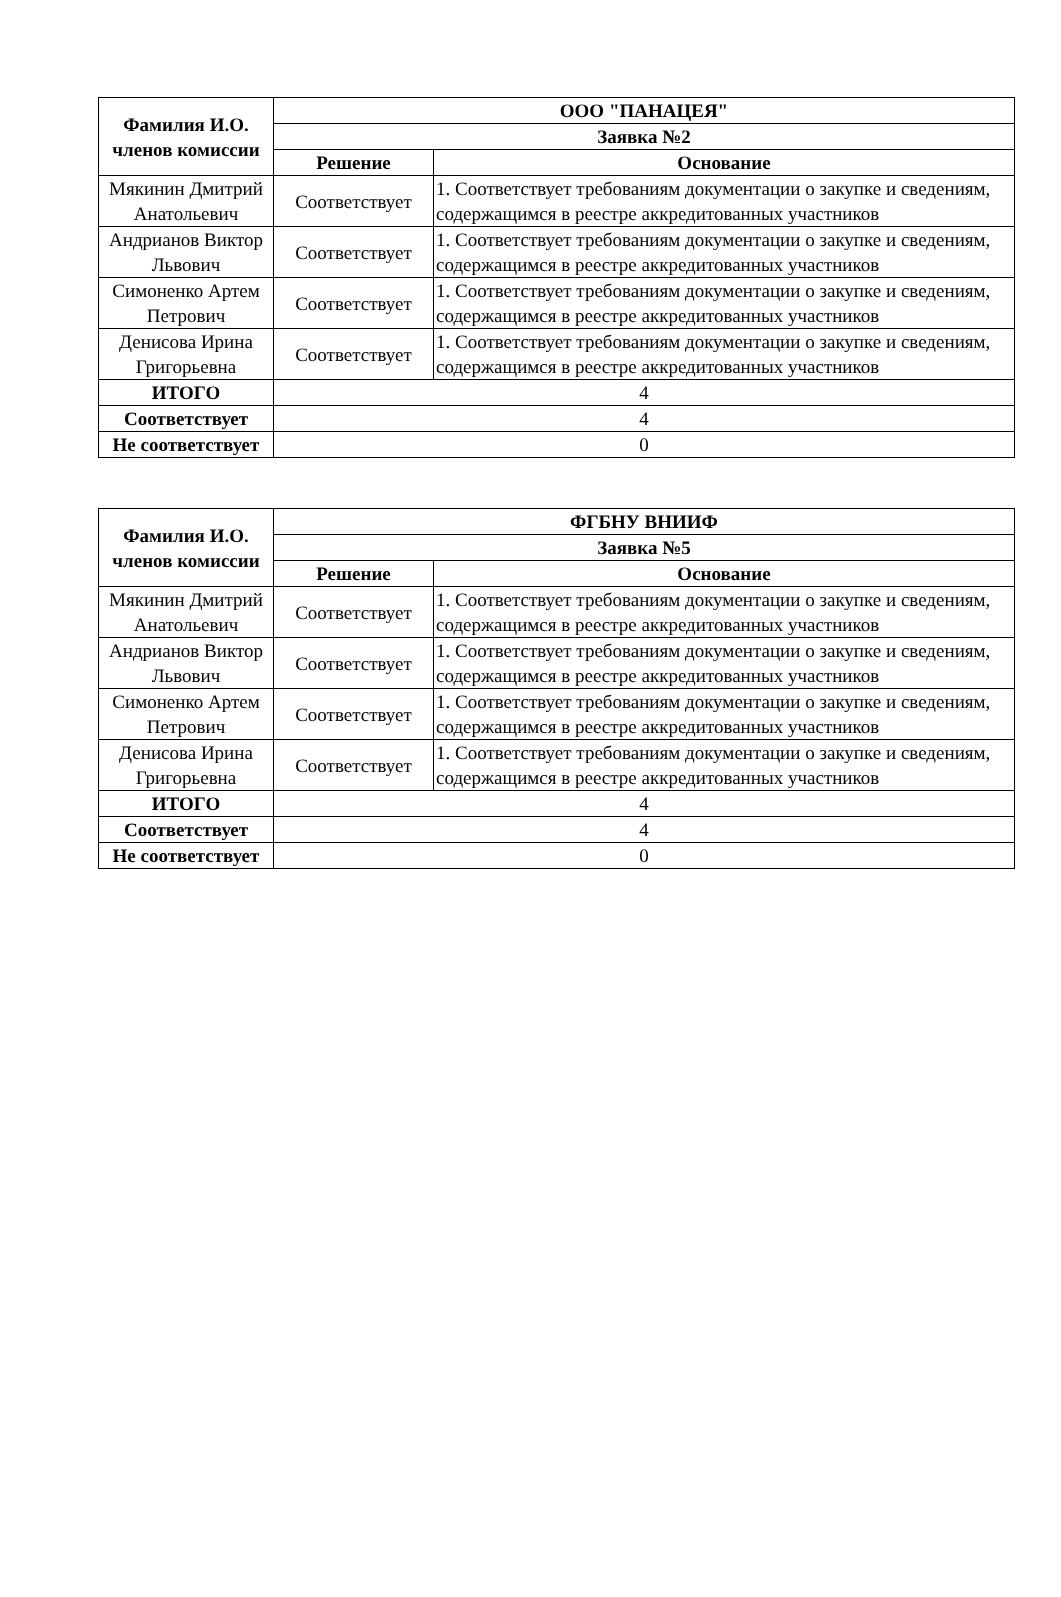| Фамилия И.О. членов комиссии | ООО "ПАНАЦЕЯ" | |
| --- | --- | --- |
| | Заявка №2 | |
| | Решение | Основание |
| Мякинин Дмитрий Анатольевич | Соответствует | 1. Соответствует требованиям документации о закупке и сведениям, содержащимся в реестре аккредитованных участников |
| Андрианов Виктор Львович | Соответствует | 1. Соответствует требованиям документации о закупке и сведениям, содержащимся в реестре аккредитованных участников |
| Симоненко Артем Петрович | Соответствует | 1. Соответствует требованиям документации о закупке и сведениям, содержащимся в реестре аккредитованных участников |
| Денисова Ирина Григорьевна | Соответствует | 1. Соответствует требованиям документации о закупке и сведениям, содержащимся в реестре аккредитованных участников |
| ИТОГО | 4 | |
| Соответствует | 4 | |
| Не соответствует | 0 | |
| Фамилия И.О. членов комиссии | ФГБНУ ВНИИФ | |
| --- | --- | --- |
| | Заявка №5 | |
| | Решение | Основание |
| Мякинин Дмитрий Анатольевич | Соответствует | 1. Соответствует требованиям документации о закупке и сведениям, содержащимся в реестре аккредитованных участников |
| Андрианов Виктор Львович | Соответствует | 1. Соответствует требованиям документации о закупке и сведениям, содержащимся в реестре аккредитованных участников |
| Симоненко Артем Петрович | Соответствует | 1. Соответствует требованиям документации о закупке и сведениям, содержащимся в реестре аккредитованных участников |
| Денисова Ирина Григорьевна | Соответствует | 1. Соответствует требованиям документации о закупке и сведениям, содержащимся в реестре аккредитованных участников |
| ИТОГО | 4 | |
| Соответствует | 4 | |
| Не соответствует | 0 | |